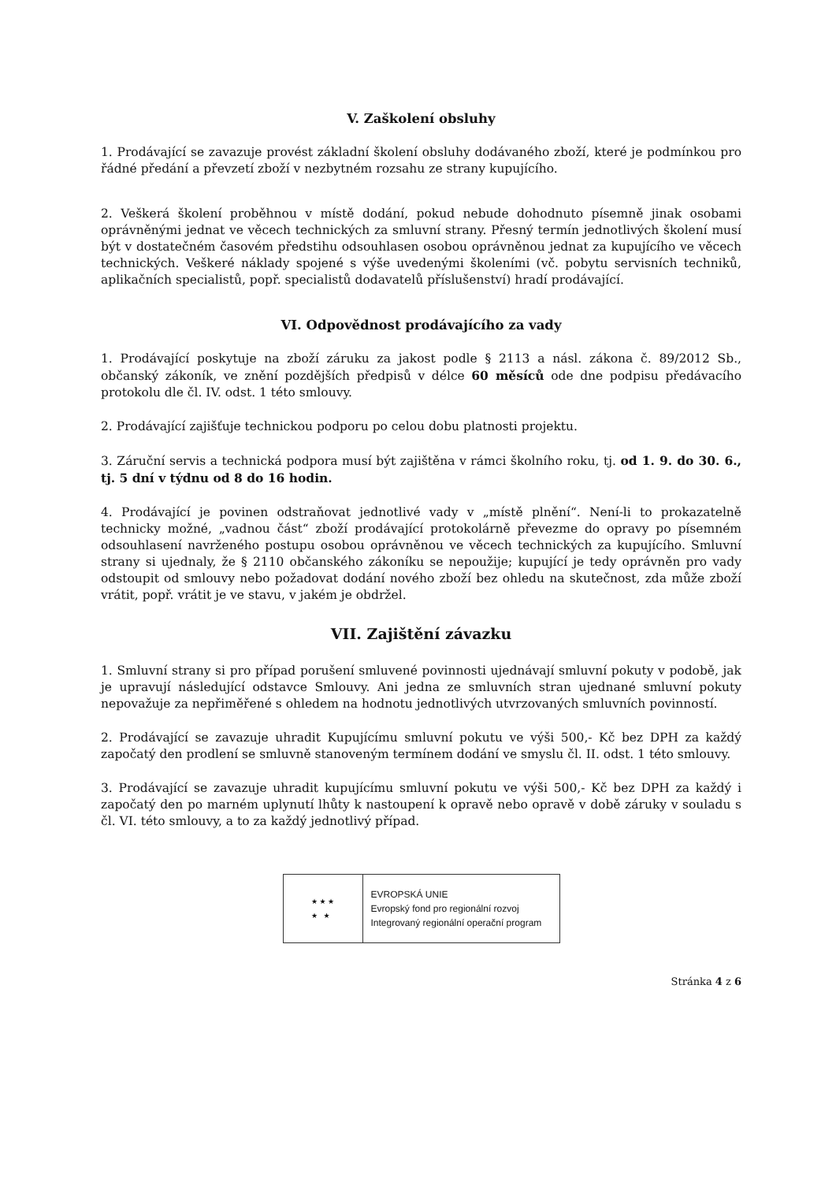V. Zaškolení obsluhy
1. Prodávající se zavazuje provést základní školení obsluhy dodávaného zboží, které je podmínkou pro řádné předání a převzetí zboží v nezbytném rozsahu ze strany kupujícího.
2. Veškerá školení proběhnou v místě dodání, pokud nebude dohodnuto písemně jinak osobami oprávněnými jednat ve věcech technických za smluvní strany. Přesný termín jednotlivých školení musí být v dostatečném časovém předstihu odsouhlasen osobou oprávněnou jednat za kupujícího ve věcech technických. Veškeré náklady spojené s výše uvedenými školeními (vč. pobytu servisních techniků, aplikačních specialistů, popř. specialistů dodavatelů příslušenství) hradí prodávající.
VI. Odpovědnost prodávajícího za vady
1. Prodávající poskytuje na zboží záruku za jakost podle § 2113 a násl. zákona č. 89/2012 Sb., občanský zákoník, ve znění pozdějších předpisů v délce 60 měsíců ode dne podpisu předávacího protokolu dle čl. IV. odst. 1 této smlouvy.
2. Prodávající zajišťuje technickou podporu po celou dobu platnosti projektu.
3. Záruční servis a technická podpora musí být zajištěna v rámci školního roku, tj. od 1. 9. do 30. 6., tj. 5 dní v týdnu od 8 do 16 hodin.
4. Prodávající je povinen odstraňovat jednotlivé vady v „místě plnění“. Není-li to prokazatelně technicky možné, „vadnou část“ zboží prodávající protokolárně převezme do opravy po písemném odsouhlasení navrženého postupu osobou oprávněnou ve věcech technických za kupujícího. Smluvní strany si ujednaly, že § 2110 občanského zákoníku se nepoužije; kupující je tedy oprávněn pro vady odstoupit od smlouvy nebo požadovat dodání nového zboží bez ohledu na skutečnost, zda může zboží vrátit, popř. vrátit je ve stavu, v jakém je obdržel.
VII. Zajištění závazku
1. Smluvní strany si pro případ porušení smluvené povinnosti ujednávají smluvní pokuty v podobě, jak je upravují následující odstavce Smlouvy. Ani jedna ze smluvních stran ujednané smluvní pokuty nepovažuje za nepřiměřené s ohledem na hodnotu jednotlivých utvrzovaných smluvních povinností.
2. Prodávající se zavazuje uhradit Kupujícímu smluvní pokutu ve výši 500,- Kč bez DPH za každý započatý den prodlení se smluvně stanoveným termínem dodání ve smyslu čl. II. odst. 1 této smlouvy.
3. Prodávající se zavazuje uhradit kupujícímu smluvní pokutu ve výši 500,- Kč bez DPH za každý i započatý den po marném uplynutí lhůty k nastoupení k opravě nebo opravě v době záruky v souladu s čl. VI. této smlouvy, a to za každý jednotlivý případ.
★ ★ ★
★ ★
EVROPSKÁ UNIE
Evropský fond pro regionální rozvoj
Integrovaný regionální operační program
Stránka 4 z 6